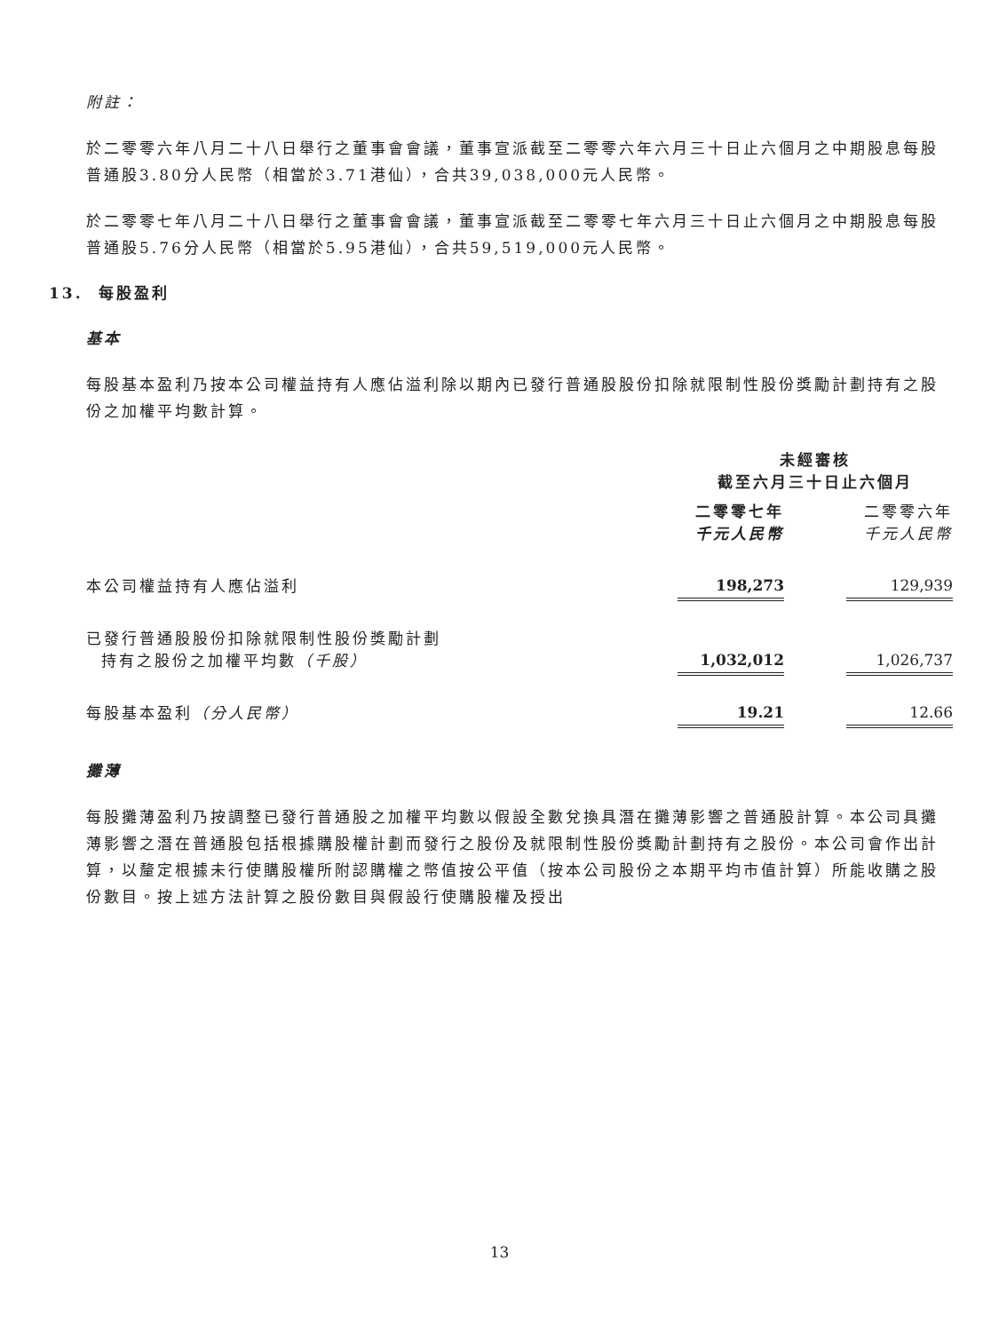附註：
於二零零六年八月二十八日舉行之董事會會議，董事宣派截至二零零六年六月三十日止六個月之中期股息每股普通股3.80分人民幣（相當於3.71港仙），合共39,038,000元人民幣。
於二零零七年八月二十八日舉行之董事會會議，董事宣派截至二零零七年六月三十日止六個月之中期股息每股普通股5.76分人民幣（相當於5.95港仙），合共59,519,000元人民幣。
13. 每股盈利
基本
每股基本盈利乃按本公司權益持有人應佔溢利除以期內已發行普通股股份扣除就限制性股份獎勵計劃持有之股份之加權平均數計算。
| | 未經審核 截至六月三十日止六個月 | | |
| --- | --- | --- | --- |
| | 二零零七年 千元人民幣 | | 二零零六年 千元人民幣 |
| 本公司權益持有人應佔溢利 | 198,273 | | 129,939 |
| 已發行普通股股份扣除就限制性股份獎勵計劃 持有之股份之加權平均數 （千股） | 1,032,012 | | 1,026,737 |
| 每股基本盈利 （分人民幣） | 19.21 | | 12.66 |
攤薄
每股攤薄盈利乃按調整已發行普通股之加權平均數以假設全數兌換具潛在攤薄影響之普通股計算。本公司具攤薄影響之潛在普通股包括根據購股權計劃而發行之股份及就限制性股份獎勵計劃持有之股份。本公司會作出計算，以釐定根據未行使購股權所附認購權之幣值按公平值（按本公司股份之本期平均市值計算）所能收購之股份數目。按上述方法計算之股份數目與假設行使購股權及授出
13